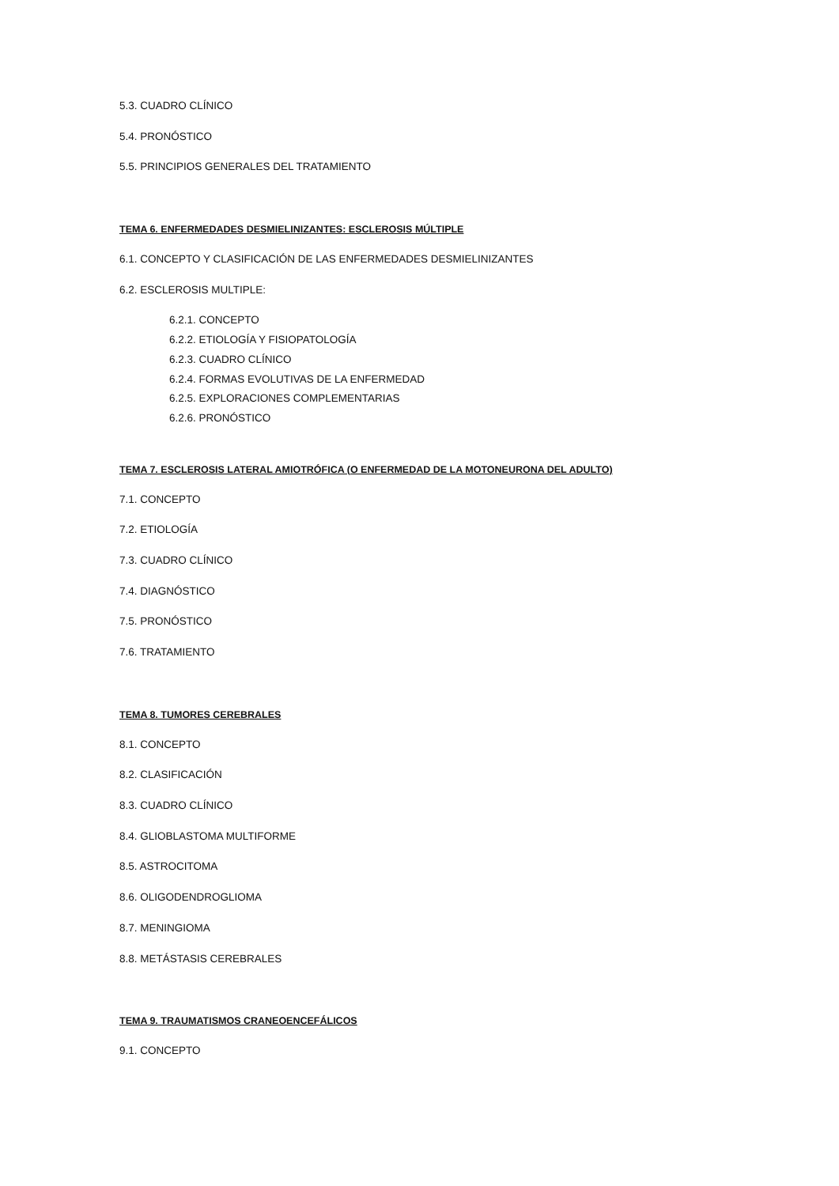5.3. CUADRO CLÍNICO
5.4. PRONÓSTICO
5.5. PRINCIPIOS GENERALES DEL TRATAMIENTO
TEMA 6. ENFERMEDADES DESMIELINIZANTES: ESCLEROSIS MÚLTIPLE
6.1. CONCEPTO Y CLASIFICACIÓN DE LAS ENFERMEDADES DESMIELINIZANTES
6.2. ESCLEROSIS MULTIPLE:
6.2.1. CONCEPTO
6.2.2. ETIOLOGÍA Y FISIOPATOLOGÍA
6.2.3. CUADRO CLÍNICO
6.2.4. FORMAS EVOLUTIVAS DE LA ENFERMEDAD
6.2.5. EXPLORACIONES COMPLEMENTARIAS
6.2.6. PRONÓSTICO
TEMA 7. ESCLEROSIS LATERAL AMIOTRÓFICA (O ENFERMEDAD DE LA MOTONEURONA DEL ADULTO)
7.1. CONCEPTO
7.2. ETIOLOGÍA
7.3. CUADRO CLÍNICO
7.4. DIAGNÓSTICO
7.5. PRONÓSTICO
7.6. TRATAMIENTO
TEMA 8. TUMORES CEREBRALES
8.1. CONCEPTO
8.2. CLASIFICACIÓN
8.3. CUADRO CLÍNICO
8.4. GLIOBLASTOMA MULTIFORME
8.5. ASTROCITOMA
8.6. OLIGODENDROGLIOMA
8.7. MENINGIOMA
8.8. METÁSTASIS CEREBRALES
TEMA 9. TRAUMATISMOS CRANEOENCEFÁLICOS
9.1. CONCEPTO